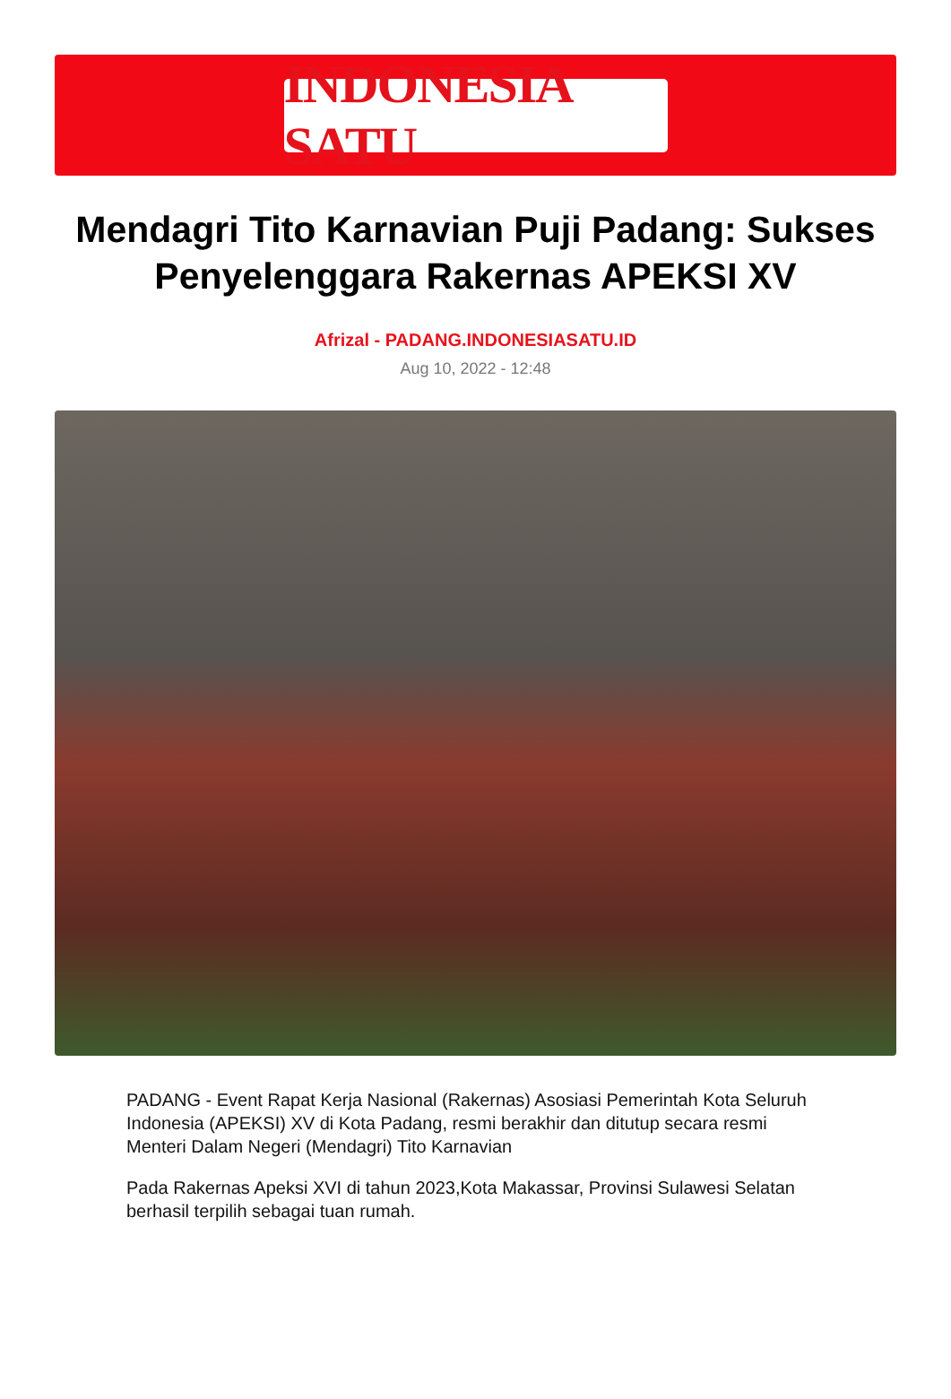INDONESIA SATU
Mendagri Tito Karnavian Puji Padang: Sukses Penyelenggara Rakernas APEKSI XV
Afrizal - PADANG.INDONESIASATU.ID
Aug 10, 2022 - 12:48
PADANG - Event Rapat Kerja Nasional (Rakernas) Asosiasi Pemerintah Kota Seluruh Indonesia (APEKSI) XV di Kota Padang, resmi berakhir dan ditutup secara resmi Menteri Dalam Negeri (Mendagri) Tito Karnavian
Pada Rakernas Apeksi XVI di tahun 2023,Kota Makassar, Provinsi Sulawesi Selatan berhasil terpilih sebagai tuan rumah.